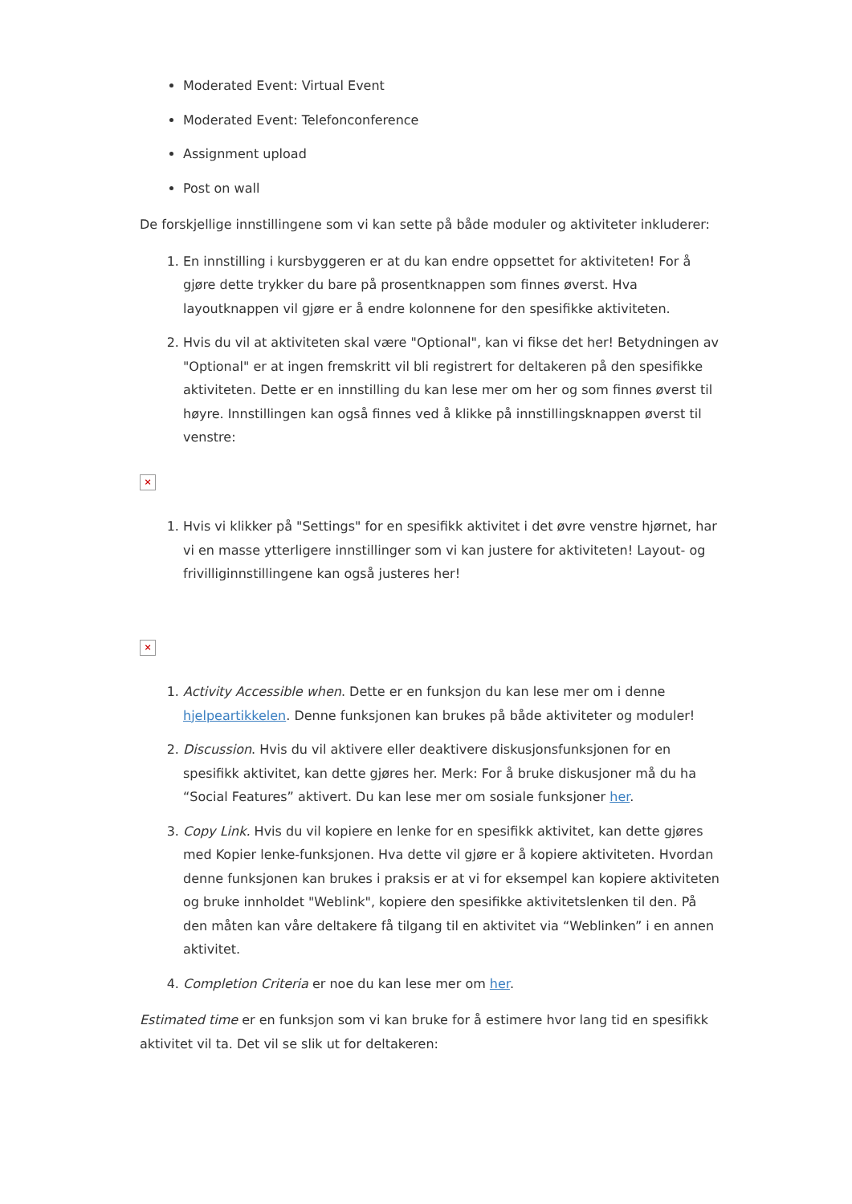Moderated Event: Virtual Event
Moderated Event: Telefonconference
Assignment upload
Post on wall
De forskjellige innstillingene som vi kan sette på både moduler og aktiviteter inkluderer:
1. En innstilling i kursbyggeren er at du kan endre oppsettet for aktiviteten! For å gjøre dette trykker du bare på prosentknappen som finnes øverst. Hva layoutknappen vil gjøre er å endre kolonnene for den spesifikke aktiviteten.
2. Hvis du vil at aktiviteten skal være "Optional", kan vi fikse det her! Betydningen av "Optional" er at ingen fremskritt vil bli registrert for deltakeren på den spesifikke aktiviteten. Dette er en innstilling du kan lese mer om her og som finnes øverst til høyre. Innstillingen kan også finnes ved å klikke på innstillingsknappen øverst til venstre:
×
1. Hvis vi klikker på "Settings" for en spesifikk aktivitet i det øvre venstre hjørnet, har vi en masse ytterligere innstillinger som vi kan justere for aktiviteten! Layout- og frivilliginnstillingene kan også justeres her!
×
1. Activity Accessible when. Dette er en funksjon du kan lese mer om i denne hjelpeartikkelen. Denne funksjonen kan brukes på både aktiviteter og moduler!
2. Discussion. Hvis du vil aktivere eller deaktivere diskusjonsfunksjonen for en spesifikk aktivitet, kan dette gjøres her. Merk: For å bruke diskusjoner må du ha “Social Features” aktivert. Du kan lese mer om sosiale funksjoner her.
3. Copy Link. Hvis du vil kopiere en lenke for en spesifikk aktivitet, kan dette gjøres med Kopier lenke-funksjonen. Hva dette vil gjøre er å kopiere aktiviteten. Hvordan denne funksjonen kan brukes i praksis er at vi for eksempel kan kopiere aktiviteten og bruke innholdet "Weblink", kopiere den spesifikke aktivitetslenken til den. På den måten kan våre deltakere få tilgang til en aktivitet via “Weblinken” i en annen aktivitet.
4. Completion Criteria er noe du kan lese mer om her.
Estimated time er en funksjon som vi kan bruke for å estimere hvor lang tid en spesifikk aktivitet vil ta. Det vil se slik ut for deltakeren: